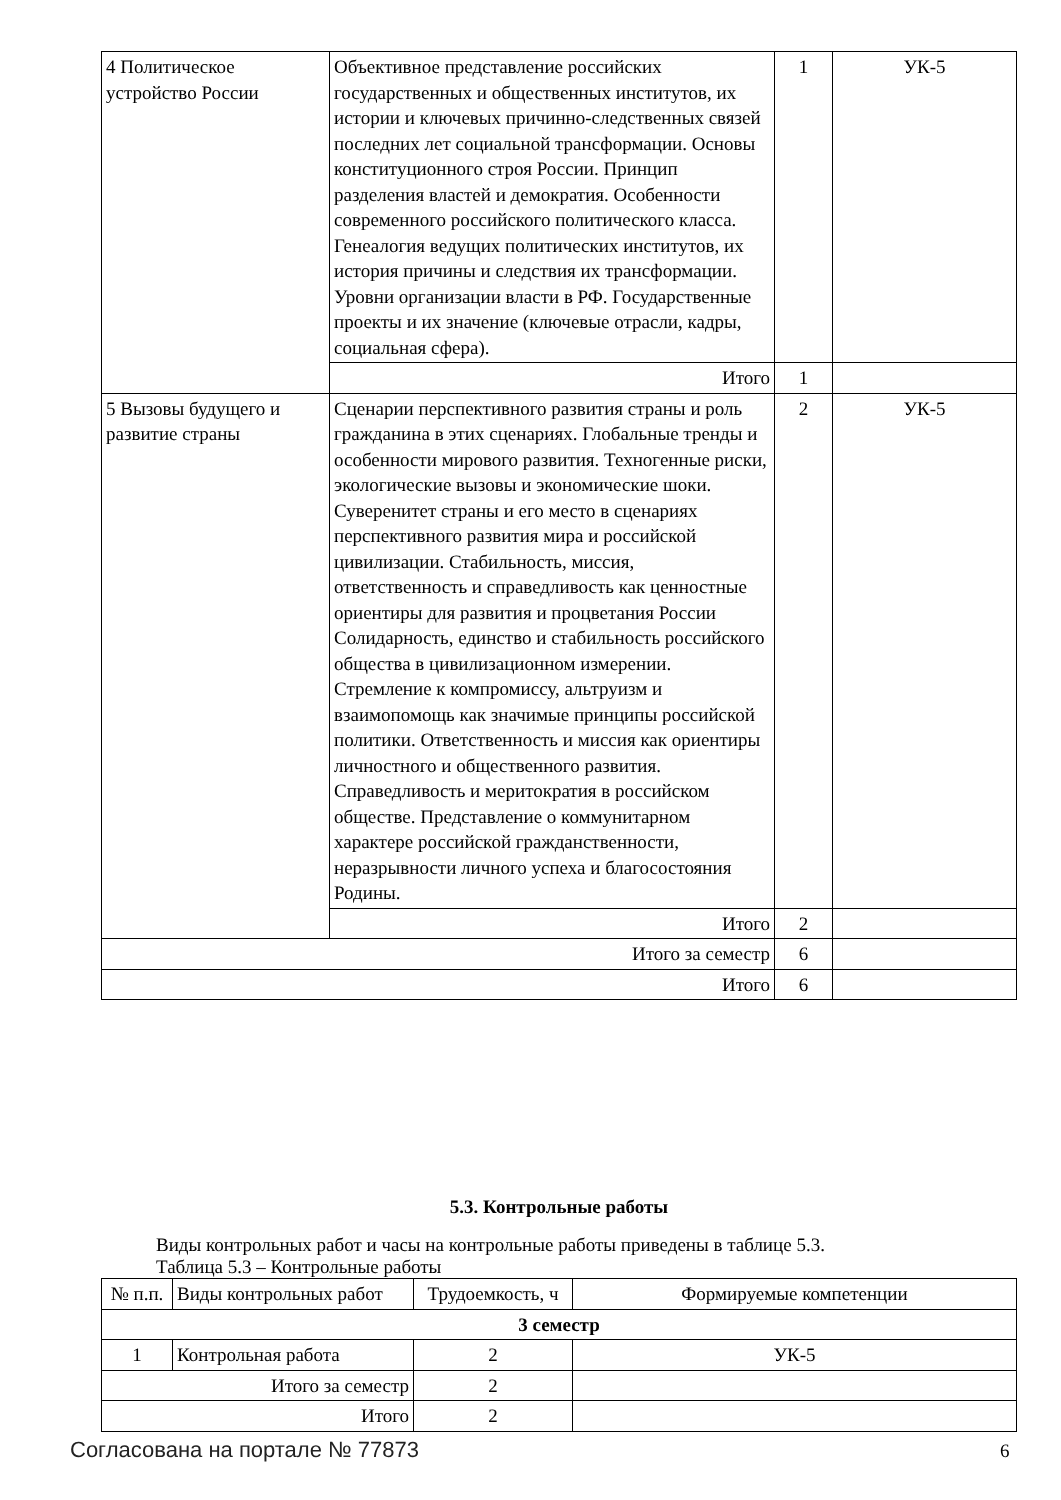| 4 Политическое устройство России | Объективное представление российских государственных и общественных институтов, их истории и ключевых причинно-следственных связей последних лет социальной трансформации. Основы конституционного строя России. Принцип разделения властей и демократия. Особенности современного российского политического класса. Генеалогия ведущих политических институтов, их история причины и следствия их трансформации. Уровни организации власти в РФ. Государственные проекты и их значение (ключевые отрасли, кадры, социальная сфера). | 1 | УК-5 |
| | Итого | 1 | |
| 5 Вызовы будущего и развитие страны | Сценарии перспективного развития страны и роль гражданина в этих сценариях. Глобальные тренды и особенности мирового развития. Техногенные риски, экологические вызовы и экономические шоки. Суверенитет страны и его место в сценариях перспективного развития мира и российской цивилизации. Стабильность, миссия, ответственность и справедливость как ценностные ориентиры для развития и процветания России Солидарность, единство и стабильность российского общества в цивилизационном измерении. Стремление к компромиссу, альтруизм и взаимопомощь как значимые принципы российской политики. Ответственность и миссия как ориентиры личностного и общественного развития. Справедливость и меритократия в российском обществе. Представление о коммунитарном характере российской гражданственности, неразрывности личного успеха и благосостояния Родины. | 2 | УК-5 |
| | Итого | 2 | |
| Итого за семестр | | 6 | |
| Итого | | 6 | |
5.3. Контрольные работы
Виды контрольных работ и часы на контрольные работы приведены в таблице 5.3.
Таблица 5.3 – Контрольные работы
| № п.п. | Виды контрольных работ | Трудоемкость, ч | Формируемые компетенции |
| --- | --- | --- | --- |
| 3 семестр | | | |
| 1 | Контрольная работа | 2 | УК-5 |
| Итого за семестр | | 2 | |
| Итого | | 2 | |
Согласована на портале № 77873 6